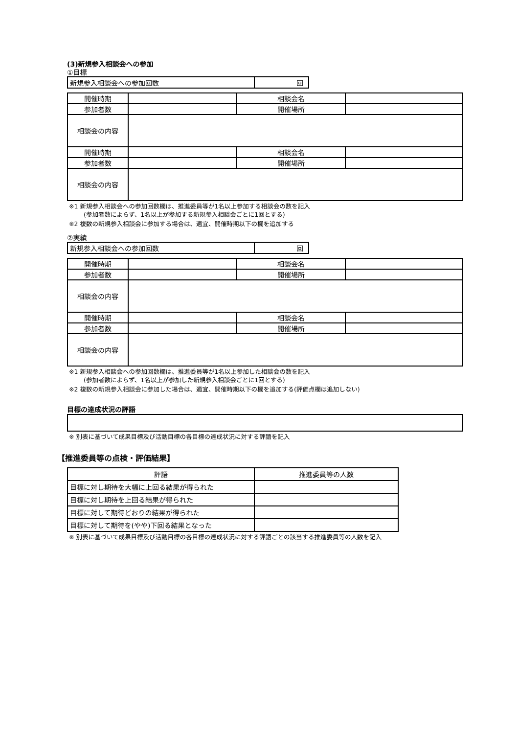(3)新規参入相談会への参加
①目標
| 新規参入相談会への参加回数 | 回 |
| 開催時期 | | 相談会名 | |
| 参加者数 | | 開催場所 | |
| 相談会の内容 | | | |
| 開催時期 | | 相談会名 | |
| 参加者数 | | 開催場所 | |
| 相談会の内容 | | | |
※1 新規参入相談会への参加回数欄は、推進委員等が1名以上参加する相談会の数を記入
(参加者数によらず、1名以上が参加する新規参入相談会ごとに1回とする)
※2 複数の新規参入相談会に参加する場合は、適宜、開催時期以下の欄を追加する
②実績
| 新規参入相談会への参加回数 | 回 |
| 開催時期 | | 相談会名 | |
| 参加者数 | | 開催場所 | |
| 相談会の内容 | | | |
| 開催時期 | | 相談会名 | |
| 参加者数 | | 開催場所 | |
| 相談会の内容 | | | |
※1 新規参入相談会への参加回数欄は、推進委員等が1名以上参加した相談会の数を記入
(参加者数によらず、1名以上が参加した新規参入相談会ごとに1回とする)
※2 複数の新規参入相談会に参加した場合は、適宜、開催時期以下の欄を追加する(評価点欄は追加しない)
目標の達成状況の評語
※ 別表に基づいて成果目標及び活動目標の各目標の達成状況に対する評語を記入
【推進委員等の点検・評価結果】
| 評語 | 推進委員等の人数 |
| 目標に対し期待を大幅に上回る結果が得られた | |
| 目標に対し期待を上回る結果が得られた | |
| 目標に対して期待どおりの結果が得られた | |
| 目標に対して期待を(やや)下回る結果となった | |
※ 別表に基づいて成果目標及び活動目標の各目標の達成状況に対する評語ごとの該当する推進委員等の人数を記入